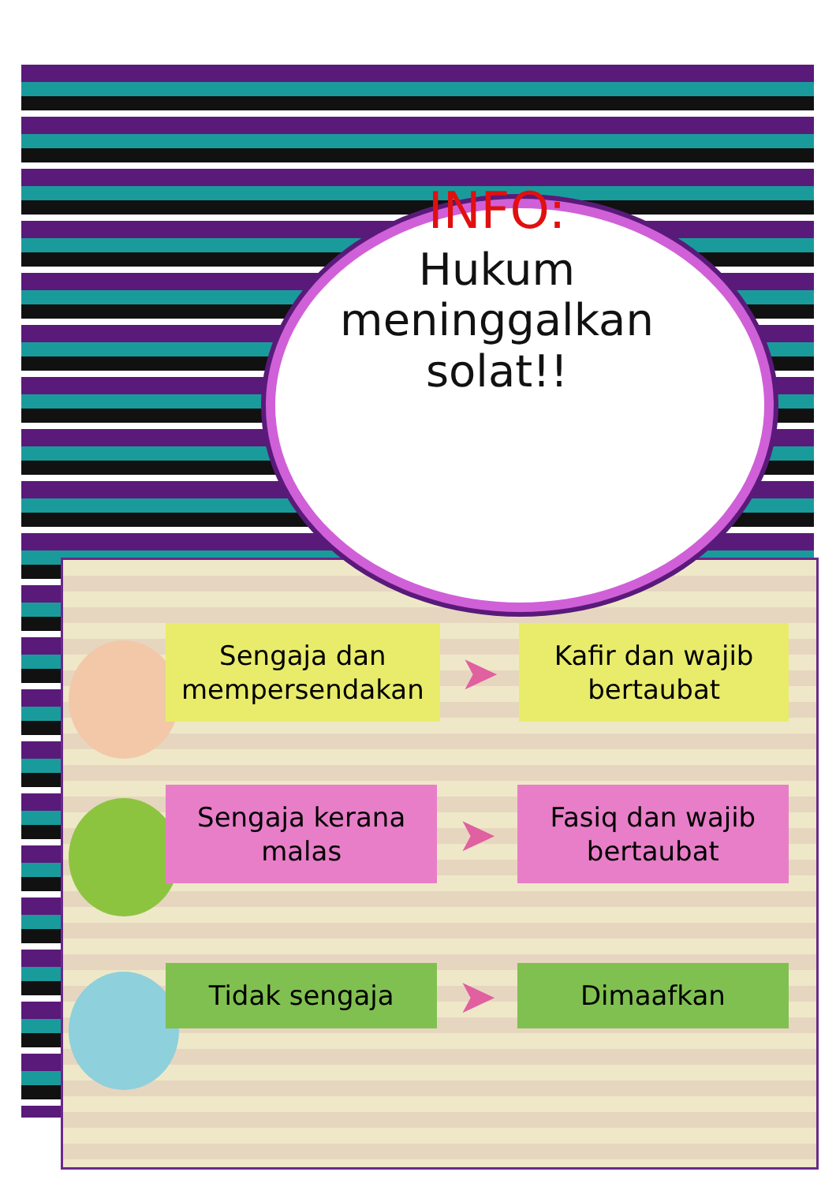INFO:
Hukum
meninggalkan
solat!!
Sengaja dan mempersendakan
➤
Kafir dan wajib bertaubat
Sengaja kerana malas
➤
Fasiq dan wajib bertaubat
Tidak sengaja
➤
Dimaafkan